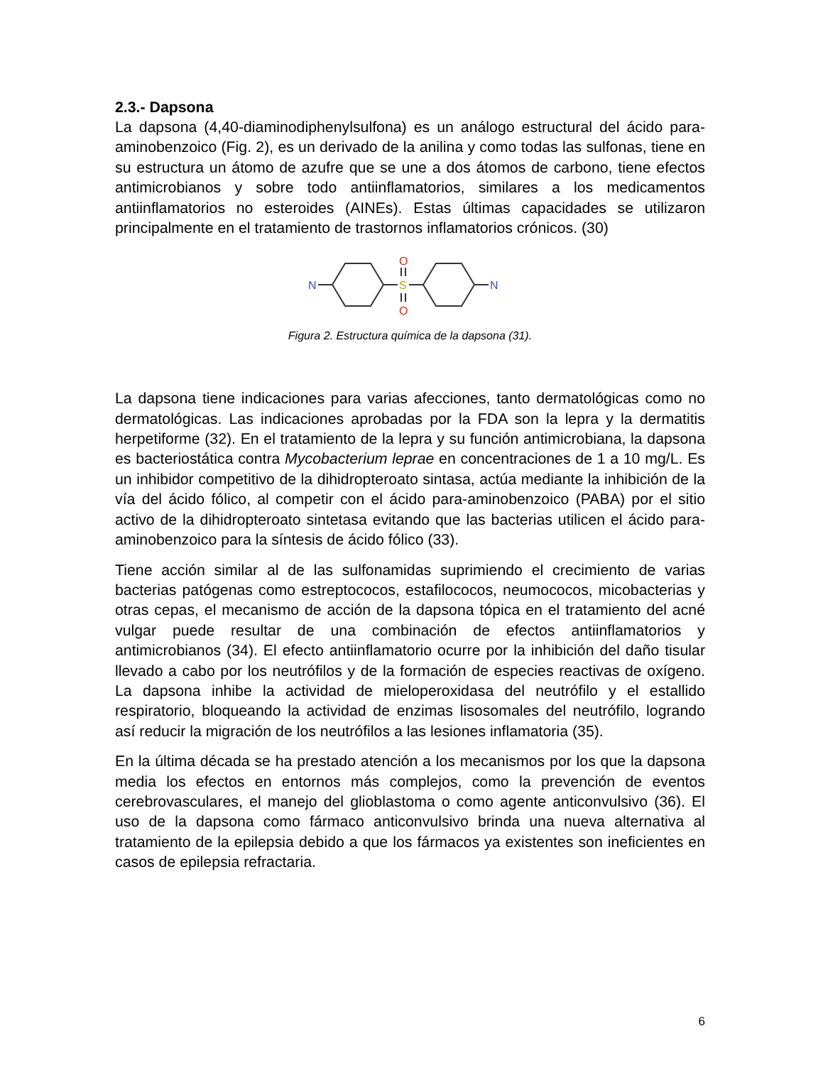2.3.- Dapsona
La dapsona (4,40-diaminodiphenylsulfona) es un análogo estructural del ácido para-aminobenzoico (Fig. 2), es un derivado de la anilina y como todas las sulfonas, tiene en su estructura un átomo de azufre que se une a dos átomos de carbono, tiene efectos antimicrobianos y sobre todo antiinflamatorios, similares a los medicamentos antiinflamatorios no esteroides (AINEs). Estas últimas capacidades se utilizaron principalmente en el tratamiento de trastornos inflamatorios crónicos. (30)
N
N
S
O
O
Figura 2. Estructura química de la dapsona (31).
La dapsona tiene indicaciones para varias afecciones, tanto dermatológicas como no dermatológicas. Las indicaciones aprobadas por la FDA son la lepra y la dermatitis herpetiforme (32). En el tratamiento de la lepra y su función antimicrobiana, la dapsona es bacteriostática contra Mycobacterium leprae en concentraciones de 1 a 10 mg/L. Es un inhibidor competitivo de la dihidropteroato sintasa, actúa mediante la inhibición de la vía del ácido fólico, al competir con el ácido para-aminobenzoico (PABA) por el sitio activo de la dihidropteroato sintetasa evitando que las bacterias utilicen el ácido para-aminobenzoico para la síntesis de ácido fólico (33).
Tiene acción similar al de las sulfonamidas suprimiendo el crecimiento de varias bacterias patógenas como estreptococos, estafilococos, neumococos, micobacterias y otras cepas, el mecanismo de acción de la dapsona tópica en el tratamiento del acné vulgar puede resultar de una combinación de efectos antiinflamatorios y antimicrobianos (34). El efecto antiinflamatorio ocurre por la inhibición del daño tisular llevado a cabo por los neutrófilos y de la formación de especies reactivas de oxígeno. La dapsona inhibe la actividad de mieloperoxidasa del neutrófilo y el estallido respiratorio, bloqueando la actividad de enzimas lisosomales del neutrófilo, logrando así reducir la migración de los neutrófilos a las lesiones inflamatoria (35).
En la última década se ha prestado atención a los mecanismos por los que la dapsona media los efectos en entornos más complejos, como la prevención de eventos cerebrovasculares, el manejo del glioblastoma o como agente anticonvulsivo (36). El uso de la dapsona como fármaco anticonvulsivo brinda una nueva alternativa al tratamiento de la epilepsia debido a que los fármacos ya existentes son ineficientes en casos de epilepsia refractaria.
6